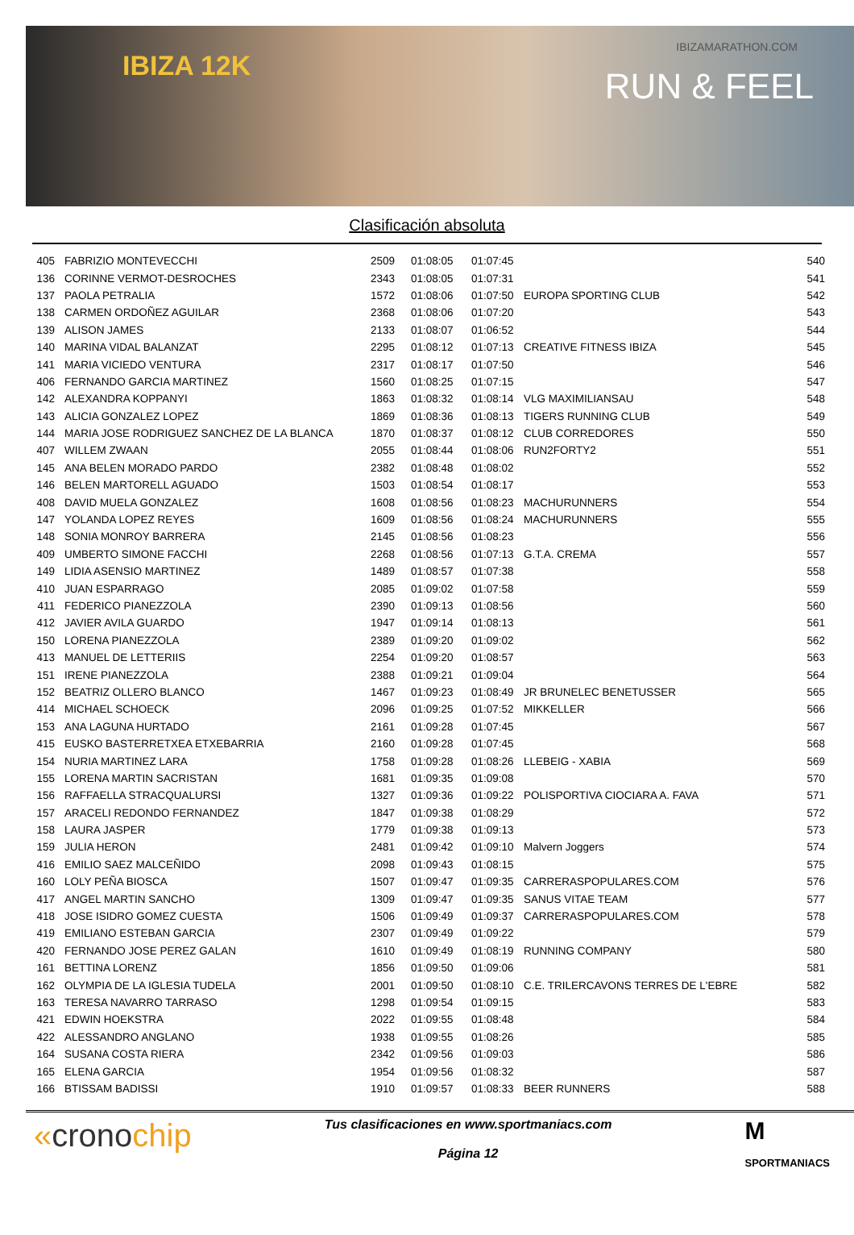IBIZA 12K
IBIZAMARATHON.COM
RUN & FEEL
Clasificación absoluta
| 405 | FABRIZIO MONTEVECCHI | 2509 | 01:08:05 | 01:07:45 | | 540 |
| 136 | CORINNE VERMOT-DESROCHES | 2343 | 01:08:05 | 01:07:31 | | 541 |
| 137 | PAOLA PETRALIA | 1572 | 01:08:06 | 01:07:50 | EUROPA SPORTING CLUB | 542 |
| 138 | CARMEN ORDOÑEZ AGUILAR | 2368 | 01:08:06 | 01:07:20 | | 543 |
| 139 | ALISON JAMES | 2133 | 01:08:07 | 01:06:52 | | 544 |
| 140 | MARINA VIDAL BALANZAT | 2295 | 01:08:12 | 01:07:13 | CREATIVE FITNESS IBIZA | 545 |
| 141 | MARIA VICIEDO VENTURA | 2317 | 01:08:17 | 01:07:50 | | 546 |
| 406 | FERNANDO GARCIA MARTINEZ | 1560 | 01:08:25 | 01:07:15 | | 547 |
| 142 | ALEXANDRA KOPPANYI | 1863 | 01:08:32 | 01:08:14 | VLG MAXIMILIANSAU | 548 |
| 143 | ALICIA GONZALEZ LOPEZ | 1869 | 01:08:36 | 01:08:13 | TIGERS RUNNING CLUB | 549 |
| 144 | MARIA JOSE RODRIGUEZ SANCHEZ DE LA BLANCA | 1870 | 01:08:37 | 01:08:12 | CLUB CORREDORES | 550 |
| 407 | WILLEM ZWAAN | 2055 | 01:08:44 | 01:08:06 | RUN2FORTY2 | 551 |
| 145 | ANA BELEN MORADO PARDO | 2382 | 01:08:48 | 01:08:02 | | 552 |
| 146 | BELEN MARTORELL AGUADO | 1503 | 01:08:54 | 01:08:17 | | 553 |
| 408 | DAVID MUELA GONZALEZ | 1608 | 01:08:56 | 01:08:23 | MACHURUNNERS | 554 |
| 147 | YOLANDA LOPEZ REYES | 1609 | 01:08:56 | 01:08:24 | MACHURUNNERS | 555 |
| 148 | SONIA MONROY BARRERA | 2145 | 01:08:56 | 01:08:23 | | 556 |
| 409 | UMBERTO SIMONE FACCHI | 2268 | 01:08:56 | 01:07:13 | G.T.A. CREMA | 557 |
| 149 | LIDIA ASENSIO MARTINEZ | 1489 | 01:08:57 | 01:07:38 | | 558 |
| 410 | JUAN ESPARRAGO | 2085 | 01:09:02 | 01:07:58 | | 559 |
| 411 | FEDERICO PIANEZZOLA | 2390 | 01:09:13 | 01:08:56 | | 560 |
| 412 | JAVIER AVILA GUARDO | 1947 | 01:09:14 | 01:08:13 | | 561 |
| 150 | LORENA PIANEZZOLA | 2389 | 01:09:20 | 01:09:02 | | 562 |
| 413 | MANUEL DE LETTERIIS | 2254 | 01:09:20 | 01:08:57 | | 563 |
| 151 | IRENE PIANEZZOLA | 2388 | 01:09:21 | 01:09:04 | | 564 |
| 152 | BEATRIZ OLLERO BLANCO | 1467 | 01:09:23 | 01:08:49 | JR BRUNELEC BENETUSSER | 565 |
| 414 | MICHAEL SCHOECK | 2096 | 01:09:25 | 01:07:52 | MIKKELLER | 566 |
| 153 | ANA LAGUNA HURTADO | 2161 | 01:09:28 | 01:07:45 | | 567 |
| 415 | EUSKO BASTERRETXEA ETXEBARRIA | 2160 | 01:09:28 | 01:07:45 | | 568 |
| 154 | NURIA MARTINEZ LARA | 1758 | 01:09:28 | 01:08:26 | LLEBEIG - XABIA | 569 |
| 155 | LORENA MARTIN SACRISTAN | 1681 | 01:09:35 | 01:09:08 | | 570 |
| 156 | RAFFAELLA STRACQUALURSI | 1327 | 01:09:36 | 01:09:22 | POLISPORTIVA CIOCIARA A. FAVA | 571 |
| 157 | ARACELI REDONDO FERNANDEZ | 1847 | 01:09:38 | 01:08:29 | | 572 |
| 158 | LAURA JASPER | 1779 | 01:09:38 | 01:09:13 | | 573 |
| 159 | JULIA HERON | 2481 | 01:09:42 | 01:09:10 | Malvern Joggers | 574 |
| 416 | EMILIO SAEZ MALCEÑIDO | 2098 | 01:09:43 | 01:08:15 | | 575 |
| 160 | LOLY PEÑA BIOSCA | 1507 | 01:09:47 | 01:09:35 | CARRERASPOPULARES.COM | 576 |
| 417 | ANGEL MARTIN SANCHO | 1309 | 01:09:47 | 01:09:35 | SANUS VITAE TEAM | 577 |
| 418 | JOSE ISIDRO GOMEZ CUESTA | 1506 | 01:09:49 | 01:09:37 | CARRERASPOPULARES.COM | 578 |
| 419 | EMILIANO ESTEBAN GARCIA | 2307 | 01:09:49 | 01:09:22 | | 579 |
| 420 | FERNANDO JOSE PEREZ GALAN | 1610 | 01:09:49 | 01:08:19 | RUNNING COMPANY | 580 |
| 161 | BETTINA LORENZ | 1856 | 01:09:50 | 01:09:06 | | 581 |
| 162 | OLYMPIA DE LA IGLESIA TUDELA | 2001 | 01:09:50 | 01:08:10 | C.E. TRILERCAVONS TERRES DE L'EBRE | 582 |
| 163 | TERESA NAVARRO TARRASO | 1298 | 01:09:54 | 01:09:15 | | 583 |
| 421 | EDWIN HOEKSTRA | 2022 | 01:09:55 | 01:08:48 | | 584 |
| 422 | ALESSANDRO ANGLANO | 1938 | 01:09:55 | 01:08:26 | | 585 |
| 164 | SUSANA COSTA RIERA | 2342 | 01:09:56 | 01:09:03 | | 586 |
| 165 | ELENA GARCIA | 1954 | 01:09:56 | 01:08:32 | | 587 |
| 166 | BTISSAM BADISSI | 1910 | 01:09:57 | 01:08:33 | BEER RUNNERS | 588 |
«cronochip
Tus clasificaciones en www.sportmaniacs.com
Página 12
M
SPORTMANIACS